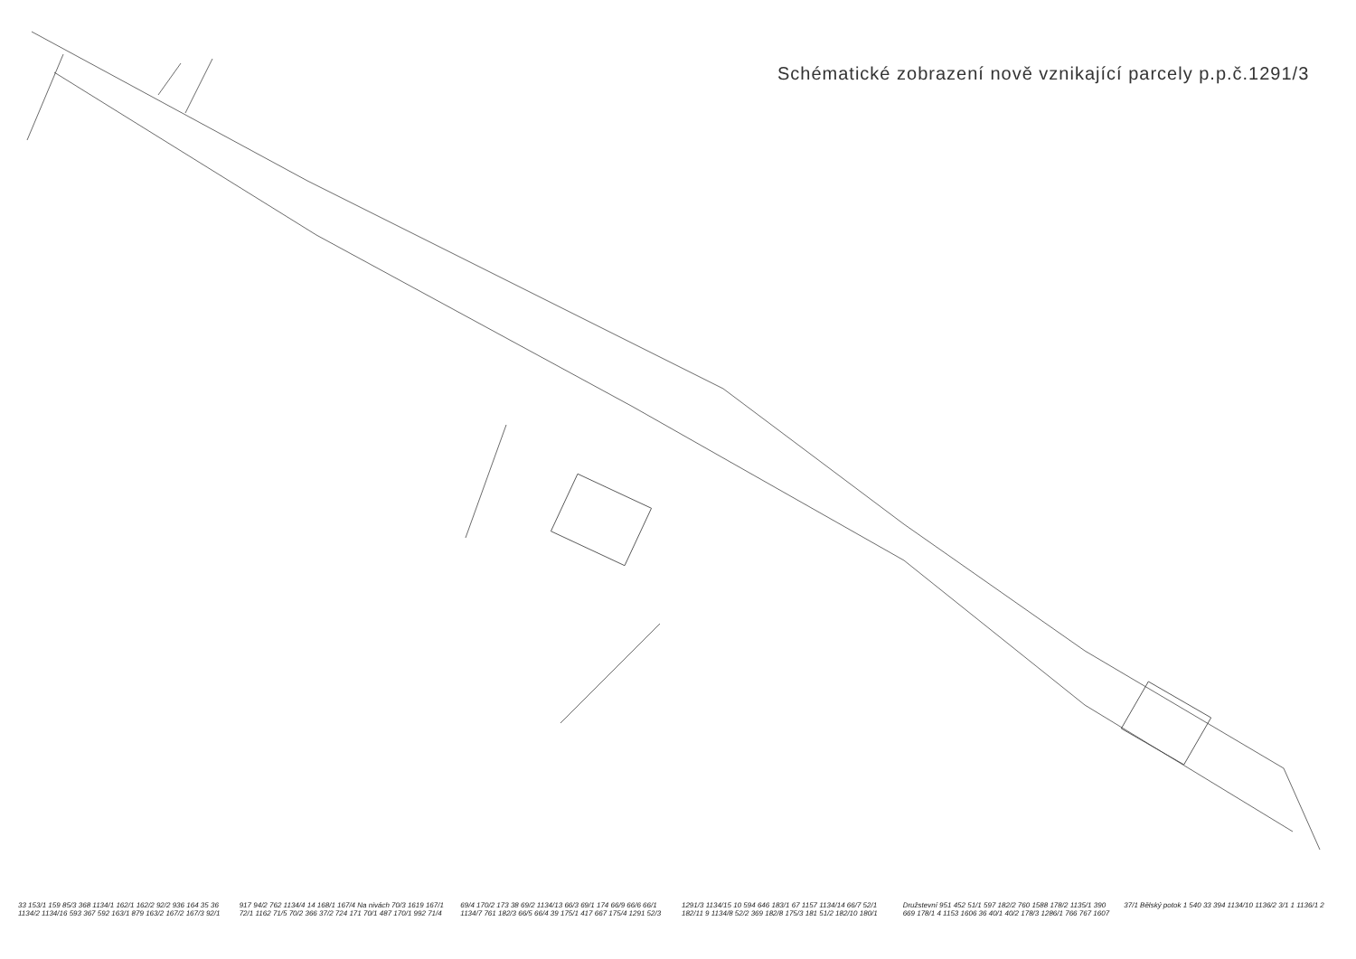Schématické zobrazení nově vznikající parcely p.p.č.1291/3
33 153/1 159 85/3 368 1134/1 162/1 162/2 92/2 936 164 35 36 1134/2 1134/16 593 367 592 163/1 879 163/2 167/2 167/3 92/1 917 94/2 762 1134/4 14 168/1 167/4 Na nivách 70/3 1619 167/1 72/1 1162 71/5 70/2 366 37/2 724 171 70/1 487 170/1 992 71/4 69/4 170/2 173 38 69/2 1134/13 66/3 69/1 174 66/9 66/6 66/1 1134/7 761 182/3 66/5 66/4 39 175/1 417 667 175/4 1291 52/3 1291/3 1134/15 10 594 646 183/1 67 1157 1134/14 66/7 52/1 182/11 9 1134/8 52/2 369 182/8 175/3 181 51/2 182/10 180/1 Družstevní 951 452 51/1 597 182/2 760 1588 178/2 1135/1 390 669 178/1 4 1153 1606 36 40/1 40/2 178/3 1286/1 766 767 1607 37/1 Bělský potok 1 540 33 394 1134/10 1136/2 3/1 1 1136/1 2